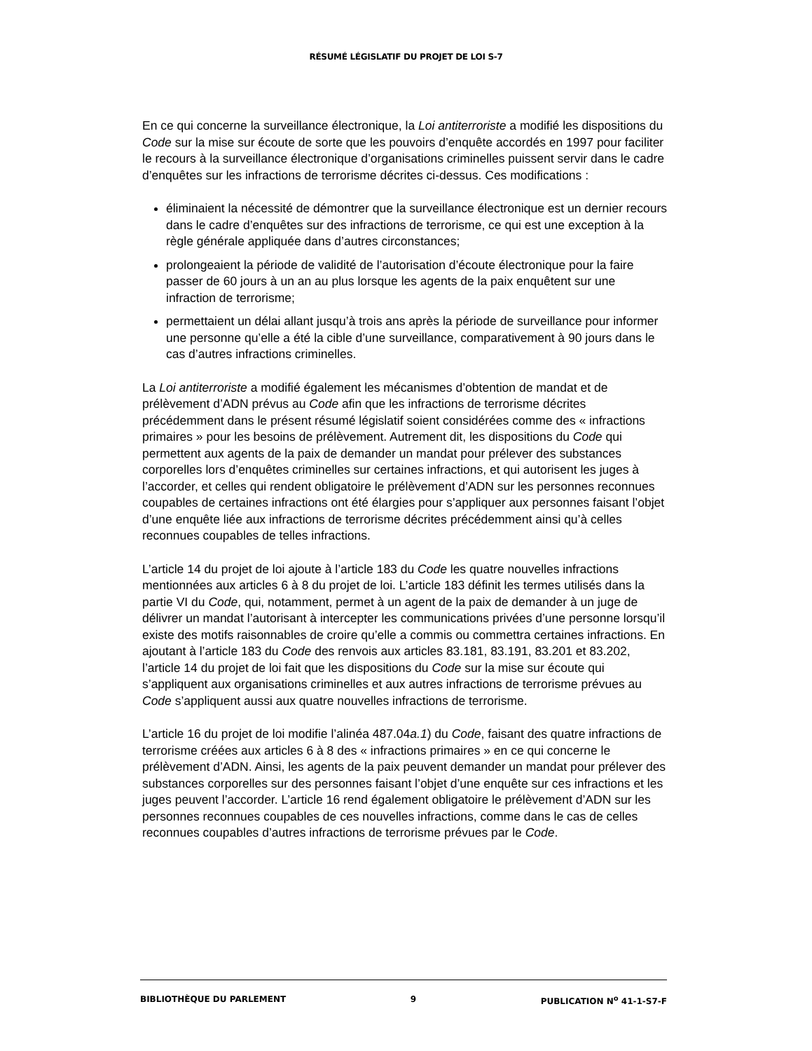RÉSUMÉ LÉGISLATIF DU PROJET DE LOI S-7
En ce qui concerne la surveillance électronique, la Loi antiterroriste a modifié les dispositions du Code sur la mise sur écoute de sorte que les pouvoirs d’enquête accordés en 1997 pour faciliter le recours à la surveillance électronique d’organisations criminelles puissent servir dans le cadre d’enquêtes sur les infractions de terrorisme décrites ci-dessus. Ces modifications :
éliminaient la nécessité de démontrer que la surveillance électronique est un dernier recours dans le cadre d’enquêtes sur des infractions de terrorisme, ce qui est une exception à la règle générale appliquée dans d’autres circonstances;
prolongeaient la période de validité de l’autorisation d’écoute électronique pour la faire passer de 60 jours à un an au plus lorsque les agents de la paix enquêtent sur une infraction de terrorisme;
permettaient un délai allant jusqu’à trois ans après la période de surveillance pour informer une personne qu’elle a été la cible d’une surveillance, comparativement à 90 jours dans le cas d’autres infractions criminelles.
La Loi antiterroriste a modifié également les mécanismes d’obtention de mandat et de prélèvement d’ADN prévus au Code afin que les infractions de terrorisme décrites précédemment dans le présent résumé législatif soient considérées comme des « infractions primaires » pour les besoins de prélèvement. Autrement dit, les dispositions du Code qui permettent aux agents de la paix de demander un mandat pour prélever des substances corporelles lors d’enquêtes criminelles sur certaines infractions, et qui autorisent les juges à l’accorder, et celles qui rendent obligatoire le prélèvement d’ADN sur les personnes reconnues coupables de certaines infractions ont été élargies pour s’appliquer aux personnes faisant l’objet d’une enquête liée aux infractions de terrorisme décrites précédemment ainsi qu’à celles reconnues coupables de telles infractions.
L’article 14 du projet de loi ajoute à l’article 183 du Code les quatre nouvelles infractions mentionnées aux articles 6 à 8 du projet de loi. L’article 183 définit les termes utilisés dans la partie VI du Code, qui, notamment, permet à un agent de la paix de demander à un juge de délivrer un mandat l’autorisant à intercepter les communications privées d’une personne lorsqu’il existe des motifs raisonnables de croire qu’elle a commis ou commettra certaines infractions. En ajoutant à l’article 183 du Code des renvois aux articles 83.181, 83.191, 83.201 et 83.202, l’article 14 du projet de loi fait que les dispositions du Code sur la mise sur écoute qui s’appliquent aux organisations criminelles et aux autres infractions de terrorisme prévues au Code s’appliquent aussi aux quatre nouvelles infractions de terrorisme.
L’article 16 du projet de loi modifie l’alinéa 487.04a.1) du Code, faisant des quatre infractions de terrorisme créées aux articles 6 à 8 des « infractions primaires » en ce qui concerne le prélèvement d’ADN. Ainsi, les agents de la paix peuvent demander un mandat pour prélever des substances corporelles sur des personnes faisant l’objet d’une enquête sur ces infractions et les juges peuvent l’accorder. L’article 16 rend également obligatoire le prélèvement d’ADN sur les personnes reconnues coupables de ces nouvelles infractions, comme dans le cas de celles reconnues coupables d’autres infractions de terrorisme prévues par le Code.
BIBLIOTHÈQUE DU PARLEMENT 9 PUBLICATION N<sup>o</sup> 41-1-S7-F